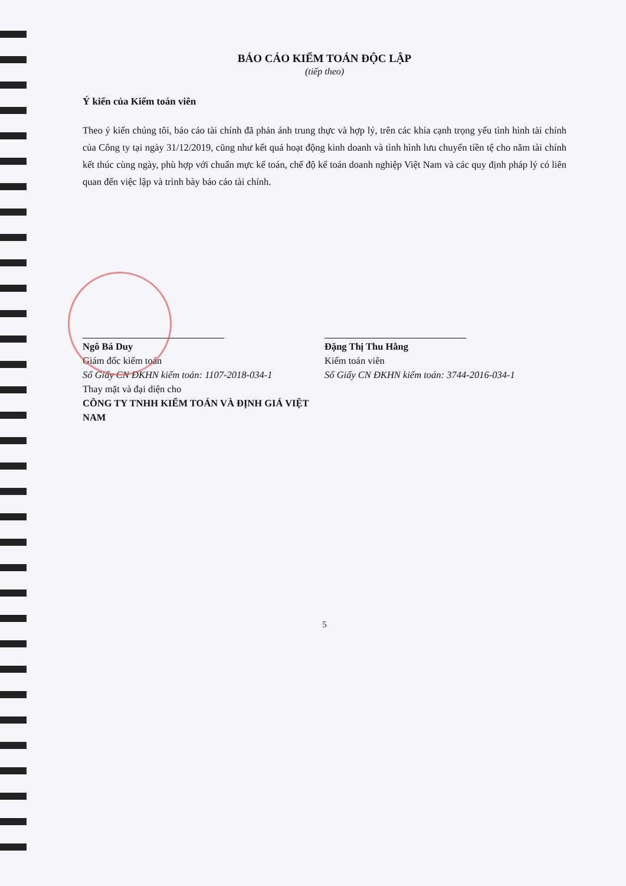BÁO CÁO KIỂM TOÁN ĐỘC LẬP
(tiếp theo)
Ý kiến của Kiểm toán viên
Theo ý kiến chúng tôi, báo cáo tài chính đã phản ánh trung thực và hợp lý, trên các khía cạnh trọng yếu tình hình tài chính của Công ty tại ngày 31/12/2019, cũng như kết quả hoạt động kinh doanh và tình hình lưu chuyển tiền tệ cho năm tài chính kết thúc cùng ngày, phù hợp với chuẩn mực kế toán, chế độ kế toán doanh nghiệp Việt Nam và các quy định pháp lý có liên quan đến việc lập và trình bày báo cáo tài chính.
Ngô Bá Duy
Giám đốc kiểm toán
Số Giấy CN ĐKHN kiểm toán: 1107-2018-034-1
Thay mặt và đại diện cho
CÔNG TY TNHH KIỂM TOÁN VÀ ĐỊNH GIÁ VIỆT NAM
Đặng Thị Thu Hằng
Kiểm toán viên
Số Giấy CN ĐKHN kiểm toán: 3744-2016-034-1
5